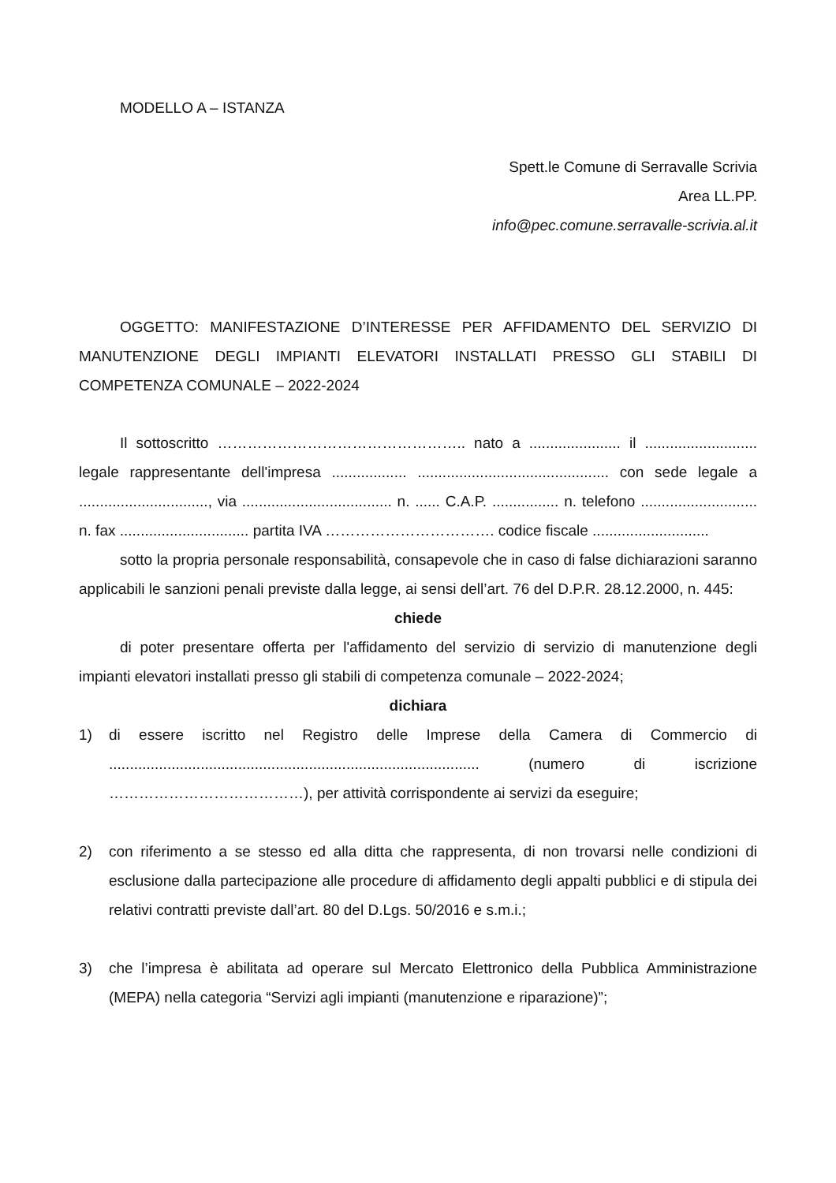MODELLO A – ISTANZA
Spett.le Comune di Serravalle Scrivia
Area LL.PP.
info@pec.comune.serravalle-scrivia.al.it
OGGETTO: MANIFESTAZIONE D’INTERESSE PER AFFIDAMENTO DEL SERVIZIO DI MANUTENZIONE DEGLI IMPIANTI ELEVATORI INSTALLATI PRESSO GLI STABILI DI COMPETENZA COMUNALE – 2022-2024
Il sottoscritto ………………………………………….. nato a ...................... il ........................... legale rappresentante dell'impresa .................. .............................................. con sede legale a ..............................., via .................................... n. ...... C.A.P. ................ n. telefono ............................ n. fax ............................... partita IVA ……………………………. codice fiscale ............................
sotto la propria personale responsabilità, consapevole che in caso di false dichiarazioni saranno applicabili le sanzioni penali previste dalla legge, ai sensi dell’art. 76 del D.P.R. 28.12.2000, n. 445:
chiede
di poter presentare offerta per l'affidamento del servizio di servizio di manutenzione degli impianti elevatori installati presso gli stabili di competenza comunale – 2022-2024;
dichiara
1) di essere iscritto nel Registro delle Imprese della Camera di Commercio di ......................................................................................... (numero di iscrizione …………………………………), per attività corrispondente ai servizi da eseguire;
2) con riferimento a se stesso ed alla ditta che rappresenta, di non trovarsi nelle condizioni di esclusione dalla partecipazione alle procedure di affidamento degli appalti pubblici e di stipula dei relativi contratti previste dall’art. 80 del D.Lgs. 50/2016 e s.m.i.;
3) che l’impresa è abilitata ad operare sul Mercato Elettronico della Pubblica Amministrazione (MEPA) nella categoria “Servizi agli impianti (manutenzione e riparazione)”;